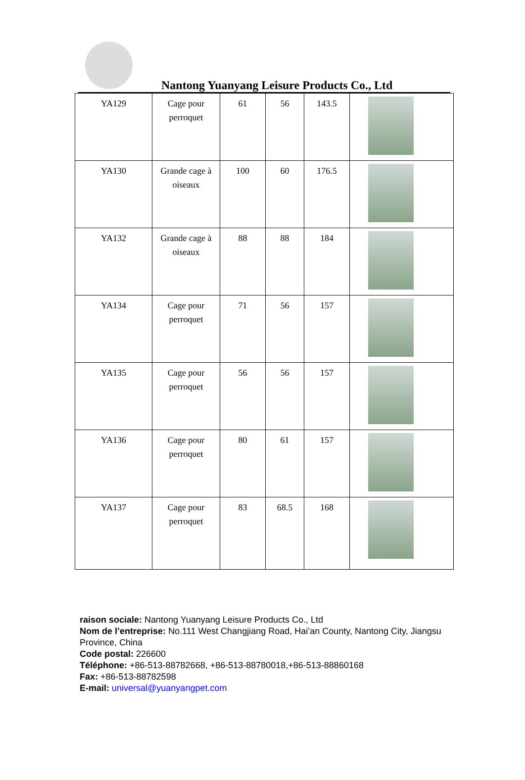Nantong Yuanyang Leisure Products Co., Ltd
| YA129 | Cage pour perroquet | 61 | 56 | 143.5 | |
| YA130 | Grande cage à oiseaux | 100 | 60 | 176.5 | |
| YA132 | Grande cage à oiseaux | 88 | 88 | 184 | |
| YA134 | Cage pour perroquet | 71 | 56 | 157 | |
| YA135 | Cage pour perroquet | 56 | 56 | 157 | |
| YA136 | Cage pour perroquet | 80 | 61 | 157 | |
| YA137 | Cage pour perroquet | 83 | 68.5 | 168 | |
raison sociale: Nantong Yuanyang Leisure Products Co., Ltd
Nom de l’entreprise: No.111 West Changjiang Road, Hai’an County, Nantong City, Jiangsu Province, China
Code postal: 226600
Téléphone: +86-513-88782668, +86-513-88780018,+86-513-88860168
Fax: +86-513-88782598
E-mail: universal@yuanyangpet.com